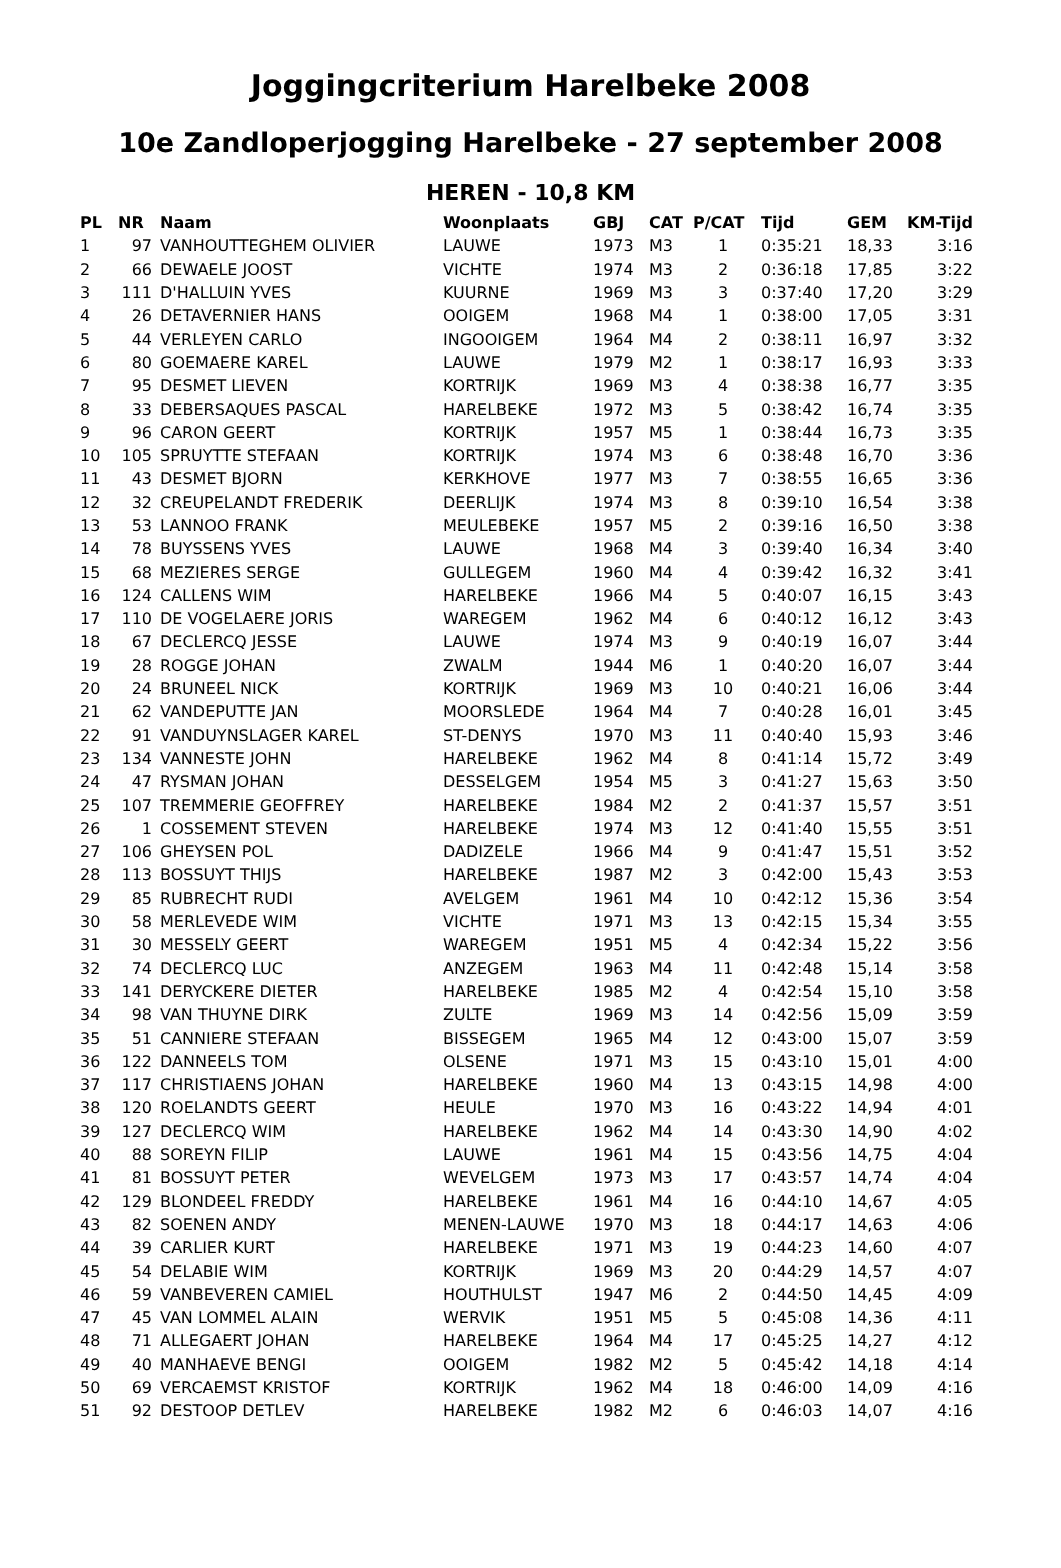Joggingcriterium Harelbeke 2008
10e Zandloperjogging Harelbeke - 27 september 2008
HEREN - 10,8 KM
| PL | NR | Naam | Woonplaats | GBJ | CAT | P/CAT | Tijd | GEM | KM-Tijd |
| --- | --- | --- | --- | --- | --- | --- | --- | --- | --- |
| 1 | 97 | VANHOUTTEGHEM OLIVIER | LAUWE | 1973 | M3 | 1 | 0:35:21 | 18,33 | 3:16 |
| 2 | 66 | DEWAELE JOOST | VICHTE | 1974 | M3 | 2 | 0:36:18 | 17,85 | 3:22 |
| 3 | 111 | D'HALLUIN YVES | KUURNE | 1969 | M3 | 3 | 0:37:40 | 17,20 | 3:29 |
| 4 | 26 | DETAVERNIER HANS | OOIGEM | 1968 | M4 | 1 | 0:38:00 | 17,05 | 3:31 |
| 5 | 44 | VERLEYEN CARLO | INGOOIGEM | 1964 | M4 | 2 | 0:38:11 | 16,97 | 3:32 |
| 6 | 80 | GOEMAERE KAREL | LAUWE | 1979 | M2 | 1 | 0:38:17 | 16,93 | 3:33 |
| 7 | 95 | DESMET LIEVEN | KORTRIJK | 1969 | M3 | 4 | 0:38:38 | 16,77 | 3:35 |
| 8 | 33 | DEBERSAQUES PASCAL | HARELBEKE | 1972 | M3 | 5 | 0:38:42 | 16,74 | 3:35 |
| 9 | 96 | CARON GEERT | KORTRIJK | 1957 | M5 | 1 | 0:38:44 | 16,73 | 3:35 |
| 10 | 105 | SPRUYTTE STEFAAN | KORTRIJK | 1974 | M3 | 6 | 0:38:48 | 16,70 | 3:36 |
| 11 | 43 | DESMET BJORN | KERKHOVE | 1977 | M3 | 7 | 0:38:55 | 16,65 | 3:36 |
| 12 | 32 | CREUPELANDT FREDERIK | DEERLIJK | 1974 | M3 | 8 | 0:39:10 | 16,54 | 3:38 |
| 13 | 53 | LANNOO FRANK | MEULEBEKE | 1957 | M5 | 2 | 0:39:16 | 16,50 | 3:38 |
| 14 | 78 | BUYSSENS YVES | LAUWE | 1968 | M4 | 3 | 0:39:40 | 16,34 | 3:40 |
| 15 | 68 | MEZIERES SERGE | GULLEGEM | 1960 | M4 | 4 | 0:39:42 | 16,32 | 3:41 |
| 16 | 124 | CALLENS WIM | HARELBEKE | 1966 | M4 | 5 | 0:40:07 | 16,15 | 3:43 |
| 17 | 110 | DE VOGELAERE JORIS | WAREGEM | 1962 | M4 | 6 | 0:40:12 | 16,12 | 3:43 |
| 18 | 67 | DECLERCQ JESSE | LAUWE | 1974 | M3 | 9 | 0:40:19 | 16,07 | 3:44 |
| 19 | 28 | ROGGE JOHAN | ZWALM | 1944 | M6 | 1 | 0:40:20 | 16,07 | 3:44 |
| 20 | 24 | BRUNEEL NICK | KORTRIJK | 1969 | M3 | 10 | 0:40:21 | 16,06 | 3:44 |
| 21 | 62 | VANDEPUTTE JAN | MOORSLEDE | 1964 | M4 | 7 | 0:40:28 | 16,01 | 3:45 |
| 22 | 91 | VANDUYNSLAGER KAREL | ST-DENYS | 1970 | M3 | 11 | 0:40:40 | 15,93 | 3:46 |
| 23 | 134 | VANNESTE JOHN | HARELBEKE | 1962 | M4 | 8 | 0:41:14 | 15,72 | 3:49 |
| 24 | 47 | RYSMAN JOHAN | DESSELGEM | 1954 | M5 | 3 | 0:41:27 | 15,63 | 3:50 |
| 25 | 107 | TREMMERIE GEOFFREY | HARELBEKE | 1984 | M2 | 2 | 0:41:37 | 15,57 | 3:51 |
| 26 | 1 | COSSEMENT STEVEN | HARELBEKE | 1974 | M3 | 12 | 0:41:40 | 15,55 | 3:51 |
| 27 | 106 | GHEYSEN POL | DADIZELE | 1966 | M4 | 9 | 0:41:47 | 15,51 | 3:52 |
| 28 | 113 | BOSSUYT THIJS | HARELBEKE | 1987 | M2 | 3 | 0:42:00 | 15,43 | 3:53 |
| 29 | 85 | RUBRECHT RUDI | AVELGEM | 1961 | M4 | 10 | 0:42:12 | 15,36 | 3:54 |
| 30 | 58 | MERLEVEDE WIM | VICHTE | 1971 | M3 | 13 | 0:42:15 | 15,34 | 3:55 |
| 31 | 30 | MESSELY GEERT | WAREGEM | 1951 | M5 | 4 | 0:42:34 | 15,22 | 3:56 |
| 32 | 74 | DECLERCQ LUC | ANZEGEM | 1963 | M4 | 11 | 0:42:48 | 15,14 | 3:58 |
| 33 | 141 | DERYCKERE DIETER | HARELBEKE | 1985 | M2 | 4 | 0:42:54 | 15,10 | 3:58 |
| 34 | 98 | VAN THUYNE DIRK | ZULTE | 1969 | M3 | 14 | 0:42:56 | 15,09 | 3:59 |
| 35 | 51 | CANNIERE STEFAAN | BISSEGEM | 1965 | M4 | 12 | 0:43:00 | 15,07 | 3:59 |
| 36 | 122 | DANNEELS TOM | OLSENE | 1971 | M3 | 15 | 0:43:10 | 15,01 | 4:00 |
| 37 | 117 | CHRISTIAENS JOHAN | HARELBEKE | 1960 | M4 | 13 | 0:43:15 | 14,98 | 4:00 |
| 38 | 120 | ROELANDTS GEERT | HEULE | 1970 | M3 | 16 | 0:43:22 | 14,94 | 4:01 |
| 39 | 127 | DECLERCQ WIM | HARELBEKE | 1962 | M4 | 14 | 0:43:30 | 14,90 | 4:02 |
| 40 | 88 | SOREYN FILIP | LAUWE | 1961 | M4 | 15 | 0:43:56 | 14,75 | 4:04 |
| 41 | 81 | BOSSUYT PETER | WEVELGEM | 1973 | M3 | 17 | 0:43:57 | 14,74 | 4:04 |
| 42 | 129 | BLONDEEL FREDDY | HARELBEKE | 1961 | M4 | 16 | 0:44:10 | 14,67 | 4:05 |
| 43 | 82 | SOENEN ANDY | MENEN-LAUWE | 1970 | M3 | 18 | 0:44:17 | 14,63 | 4:06 |
| 44 | 39 | CARLIER KURT | HARELBEKE | 1971 | M3 | 19 | 0:44:23 | 14,60 | 4:07 |
| 45 | 54 | DELABIE WIM | KORTRIJK | 1969 | M3 | 20 | 0:44:29 | 14,57 | 4:07 |
| 46 | 59 | VANBEVEREN CAMIEL | HOUTHULST | 1947 | M6 | 2 | 0:44:50 | 14,45 | 4:09 |
| 47 | 45 | VAN LOMMEL ALAIN | WERVIK | 1951 | M5 | 5 | 0:45:08 | 14,36 | 4:11 |
| 48 | 71 | ALLEGAERT JOHAN | HARELBEKE | 1964 | M4 | 17 | 0:45:25 | 14,27 | 4:12 |
| 49 | 40 | MANHAEVE BENGI | OOIGEM | 1982 | M2 | 5 | 0:45:42 | 14,18 | 4:14 |
| 50 | 69 | VERCAEMST KRISTOF | KORTRIJK | 1962 | M4 | 18 | 0:46:00 | 14,09 | 4:16 |
| 51 | 92 | DESTOOP DETLEV | HARELBEKE | 1982 | M2 | 6 | 0:46:03 | 14,07 | 4:16 |